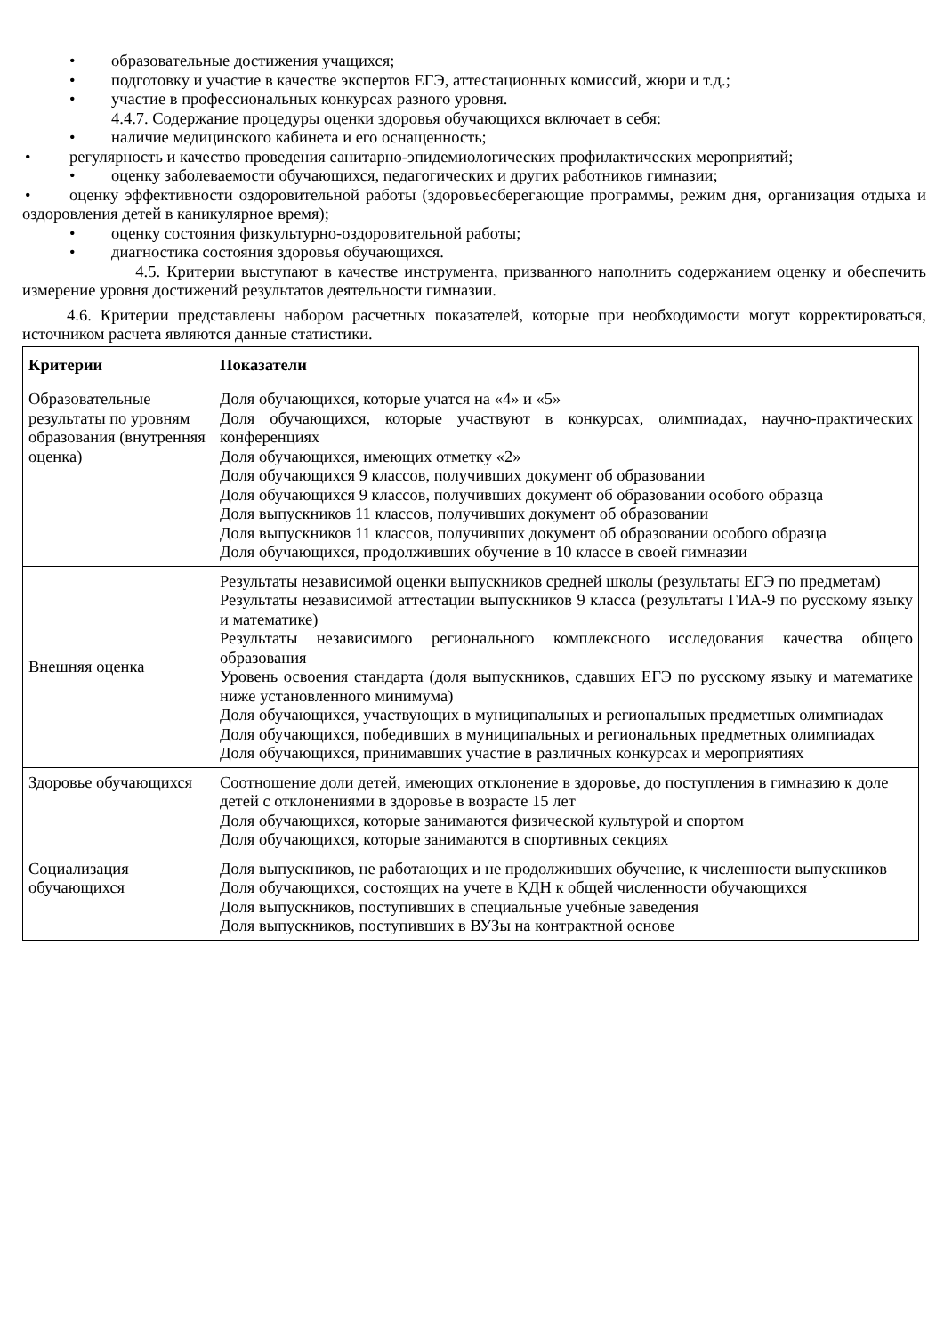• образовательные достижения учащихся;
• подготовку и участие в качестве экспертов ЕГЭ, аттестационных комиссий, жюри и т.д.;
• участие в профессиональных конкурсах разного уровня.
4.4.7. Содержание процедуры оценки здоровья обучающихся включает в себя:
• наличие медицинского кабинета и его оснащенность;
• регулярность и качество проведения санитарно-эпидемиологических профилактических мероприятий;
• оценку заболеваемости обучающихся, педагогических и других работников гимназии;
• оценку эффективности оздоровительной работы (здоровьесберегающие программы, режим дня, организация отдыха и оздоровления детей в каникулярное время);
• оценку состояния физкультурно-оздоровительной работы;
• диагностика состояния здоровья обучающихся.
4.5. Критерии выступают в качестве инструмента, призванного наполнить содержанием оценку и обеспечить измерение уровня достижений результатов деятельности гимназии.
4.6. Критерии представлены набором расчетных показателей, которые при необходимости могут корректироваться, источником расчета являются данные статистики.
| Критерии | Показатели |
| --- | --- |
| Образовательные результаты по уровням образования (внутренняя оценка) | Доля обучающихся, которые учатся на «4» и «5» Доля обучающихся, которые участвуют в конкурсах, олимпиадах, научно-практических конференциях Доля обучающихся, имеющих отметку «2» Доля обучающихся 9 классов, получивших документ об образовании Доля обучающихся 9 классов, получивших документ об образовании особого образца Доля выпускников 11 классов, получивших документ об образовании Доля выпускников 11 классов, получивших документ об образовании особого образца Доля обучающихся, продолживших обучение в 10 классе в своей гимназии |
| Внешняя оценка | Результаты независимой оценки выпускников средней школы (результаты ЕГЭ по предметам) Результаты независимой аттестации выпускников 9 класса (результаты ГИА-9 по русскому языку и математике) Результаты независимого регионального комплексного исследования качества общего образования Уровень освоения стандарта (доля выпускников, сдавших ЕГЭ по русскому языку и математике ниже установленного минимума) Доля обучающихся, участвующих в муниципальных и региональных предметных олимпиадах Доля обучающихся, победивших в муниципальных и региональных предметных олимпиадах Доля обучающихся, принимавших участие в различных конкурсах и мероприятиях |
| Здоровье обучающихся | Соотношение доли детей, имеющих отклонение в здоровье, до поступления в гимназию к доле детей с отклонениями в здоровье в возрасте 15 лет Доля обучающихся, которые занимаются физической культурой и спортом Доля обучающихся, которые занимаются в спортивных секциях |
| Социализация обучающихся | Доля выпускников, не работающих и не продолживших обучение, к численности выпускников Доля обучающихся, состоящих на учете в КДН к общей численности обучающихся Доля выпускников, поступивших в специальные учебные заведения Доля выпускников, поступивших в ВУЗы на контрактной основе |